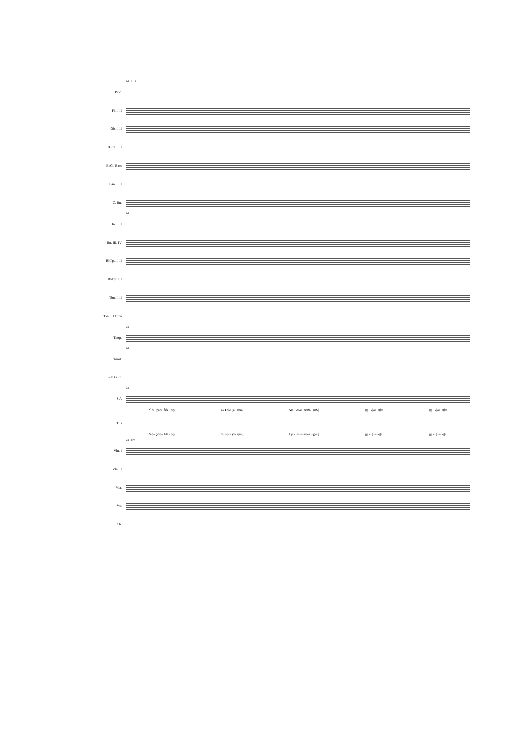24 1 2
Picc.
Fl. I, II
Ob. I, II
B♭Cl. I, II
B♭Cl. Bass
Bsn. I, II
C. Bn.
24
Hn. I, II
Hn. III, IV
B♭Tpt. I, II
B♭Tpt. III
Tbn. I, II
Tbn. III Tuba
24
Timp.
24
T-mil.
P-tti G. C.
24
S A
Գի - շեր - նե - րը եւ օրն չե - ղա, Սր - տա - տու - քով լը - վա - գի: լը - վա - գի:
T B
Գի - շեր - նե - րը եւ օրն չե - ղա, Սր - տա - տու - քով լը - վա - գի: լը - վա - գի:
24 div.
Vln. I
Vln. II
Vla.
Vc.
Cb.